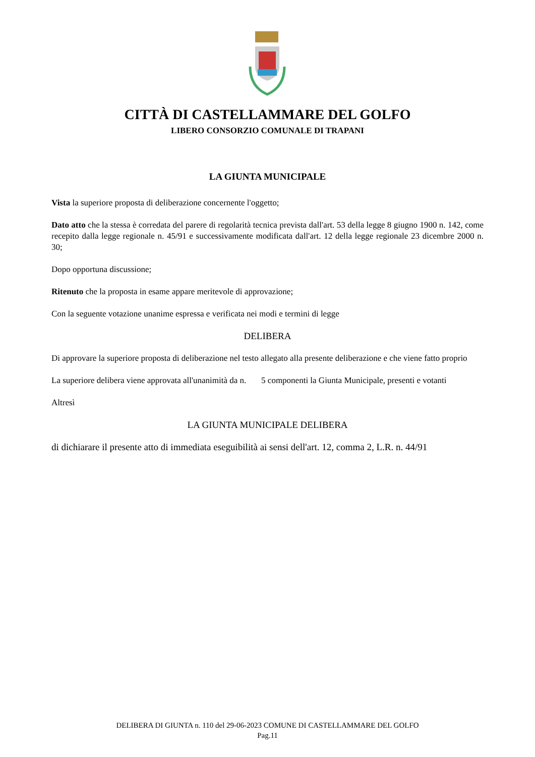CITTÀ DI CASTELLAMMARE DEL GOLFO
LIBERO CONSORZIO COMUNALE DI TRAPANI
LA GIUNTA MUNICIPALE
Vista la superiore proposta di deliberazione concernente l'oggetto;
Dato atto che la stessa è corredata del parere di regolarità tecnica prevista dall'art. 53 della legge 8 giugno 1900 n. 142, come recepito dalla legge regionale n. 45/91 e successivamente modificata dall'art. 12 della legge regionale 23 dicembre 2000 n. 30;
Dopo opportuna discussione;
Ritenuto che la proposta in esame appare meritevole di approvazione;
Con la seguente votazione unanime espressa e verificata nei modi e termini di legge
DELIBERA
Di approvare la superiore proposta di deliberazione nel testo allegato alla presente deliberazione e che viene fatto proprio
La superiore delibera viene approvata all'unanimità da n. 5 componenti la Giunta Municipale, presenti e votanti
Altresì
LA GIUNTA MUNICIPALE DELIBERA
di dichiarare il presente atto di immediata eseguibilità ai sensi dell'art. 12, comma 2, L.R. n. 44/91
DELIBERA DI GIUNTA n. 110 del 29-06-2023 COMUNE DI CASTELLAMMARE DEL GOLFO
Pag.11